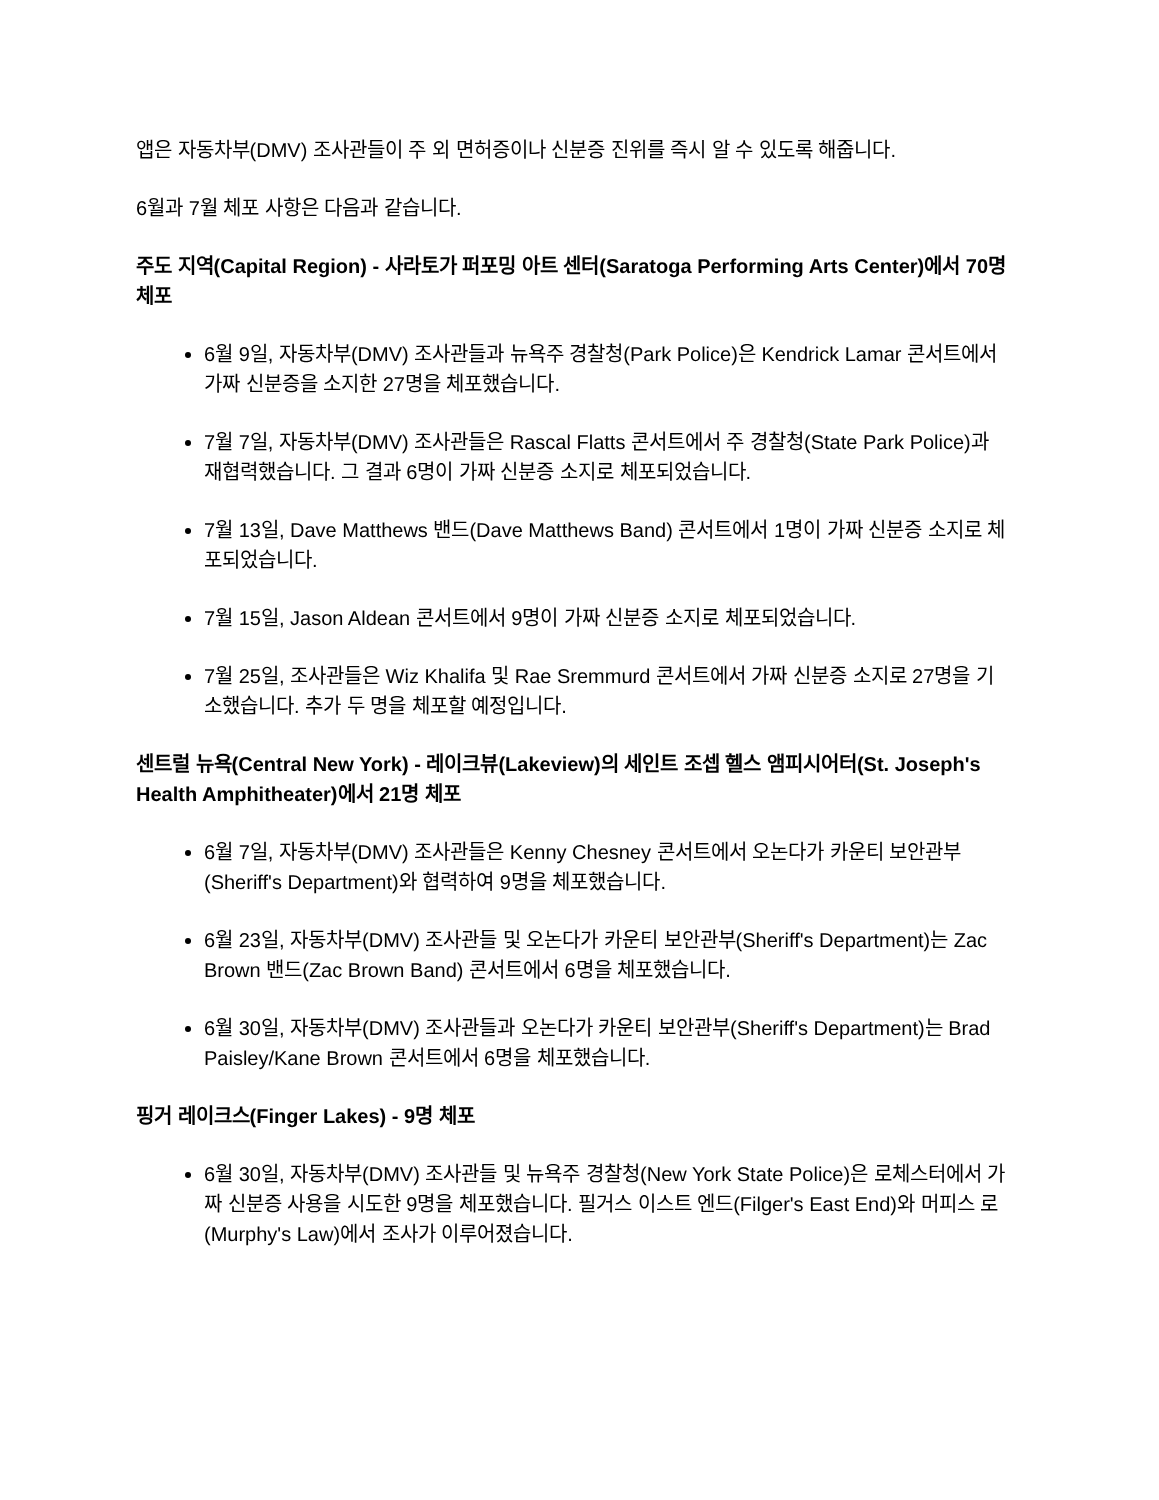앱은 자동차부(DMV) 조사관들이 주 외 면허증이나 신분증 진위를 즉시 알 수 있도록 해줍니다.
6월과 7월 체포 사항은 다음과 같습니다.
주도 지역(Capital Region) - 사라토가 퍼포밍 아트 센터(Saratoga Performing Arts Center)에서 70명 체포
6월 9일, 자동차부(DMV) 조사관들과 뉴욕주 경찰청(Park Police)은 Kendrick Lamar 콘서트에서 가짜 신분증을 소지한 27명을 체포했습니다.
7월 7일, 자동차부(DMV) 조사관들은 Rascal Flatts 콘서트에서 주 경찰청(State Park Police)과 재협력했습니다. 그 결과 6명이 가짜 신분증 소지로 체포되었습니다.
7월 13일, Dave Matthews 밴드(Dave Matthews Band) 콘서트에서 1명이 가짜 신분증 소지로 체포되었습니다.
7월 15일, Jason Aldean 콘서트에서 9명이 가짜 신분증 소지로 체포되었습니다.
7월 25일, 조사관들은 Wiz Khalifa 및 Rae Sremmurd 콘서트에서 가짜 신분증 소지로 27명을 기소했습니다. 추가 두 명을 체포할 예정입니다.
센트럴 뉴욕(Central New York) - 레이크뷰(Lakeview)의 세인트 조셉 헬스 앰피시어터(St. Joseph's Health Amphitheater)에서 21명 체포
6월 7일, 자동차부(DMV) 조사관들은 Kenny Chesney 콘서트에서 오논다가 카운티 보안관부(Sheriff's Department)와 협력하여 9명을 체포했습니다.
6월 23일, 자동차부(DMV) 조사관들 및 오논다가 카운티 보안관부(Sheriff's Department)는 Zac Brown 밴드(Zac Brown Band) 콘서트에서 6명을 체포했습니다.
6월 30일, 자동차부(DMV) 조사관들과 오논다가 카운티 보안관부(Sheriff's Department)는 Brad Paisley/Kane Brown 콘서트에서 6명을 체포했습니다.
핑거 레이크스(Finger Lakes) - 9명 체포
6월 30일, 자동차부(DMV) 조사관들 및 뉴욕주 경찰청(New York State Police)은 로체스터에서 가짜 신분증 사용을 시도한 9명을 체포했습니다. 필거스 이스트 엔드(Filger's East End)와 머피스 로(Murphy's Law)에서 조사가 이루어졌습니다.